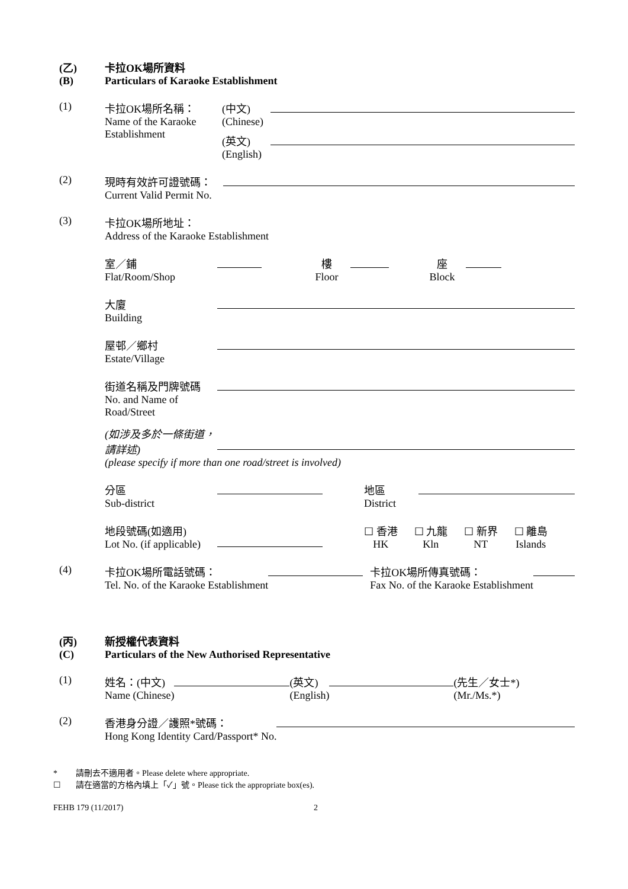(乙)
(B)
卡拉OK場所資料
Particulars of Karaoke Establishment
(1) 卡拉OK場所名稱：
Name of the Karaoke Establishment
(中文)
(Chinese)
(英文)
(English)
(2) 現時有效許可證號碼：
Current Valid Permit No.
(3) 卡拉OK場所地址：
Address of the Karaoke Establishment
室／鋪
Flat/Room/Shop
樓
Floor
座
Block
大廈
Building
屋邨／鄉村
Estate/Village
街道名稱及門牌號碼
No. and Name of Road/Street
(如涉及多於一條街道，請詳述)
(please specify if more than one road/street is involved)
分區
Sub-district
地區
District
地段號碼(如適用)
Lot No. (if applicable)
☐ 香港
HK
☐ 九龍
Kln
☐ 新界
NT
☐ 離島
Islands
(4) 卡拉OK場所電話號碼：
Tel. No. of the Karaoke Establishment
卡拉OK場所傳真號碼：
Fax No. of the Karaoke Establishment
(丙)
(C)
新授權代表資料
Particulars of the New Authorised Representative
(1) 姓名：(中文)
Name (Chinese)
(英文)
(English)
(先生／女士*)
(Mr./Ms.*)
(2) 香港身分證／護照*號碼：
Hong Kong Identity Card/Passport* No.
* 請刪去不適用者。Please delete where appropriate.
☐ 請在適當的方格內填上「✓」號。Please tick the appropriate box(es).
FEHB 179 (11/2017) 2